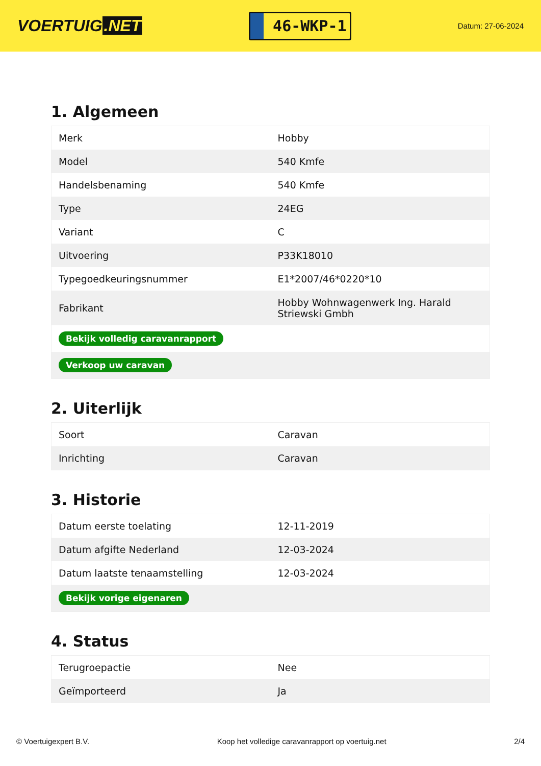VOERTUIG.NET
46-WKP-1
Datum: 27-06-2024
1. Algemeen
| Merk | Hobby |
| Model | 540 Kmfe |
| Handelsbenaming | 540 Kmfe |
| Type | 24EG |
| Variant | C |
| Uitvoering | P33K18010 |
| Typegoedkeuringsnummer | E1*2007/46*0220*10 |
| Fabrikant | Hobby Wohnwagenwerk Ing. Harald Striewski Gmbh |
| Bekijk volledig caravanrapport | |
| Verkoop uw caravan | |
2. Uiterlijk
| Soort | Caravan |
| Inrichting | Caravan |
3. Historie
| Datum eerste toelating | 12-11-2019 |
| Datum afgifte Nederland | 12-03-2024 |
| Datum laatste tenaamstelling | 12-03-2024 |
| Bekijk vorige eigenaren | |
4. Status
| Terugroepactie | Nee |
| Geïmporteerd | Ja |
© Voertuigexpert B.V. Koop het volledige caravanrapport op voertuig.net 2/4